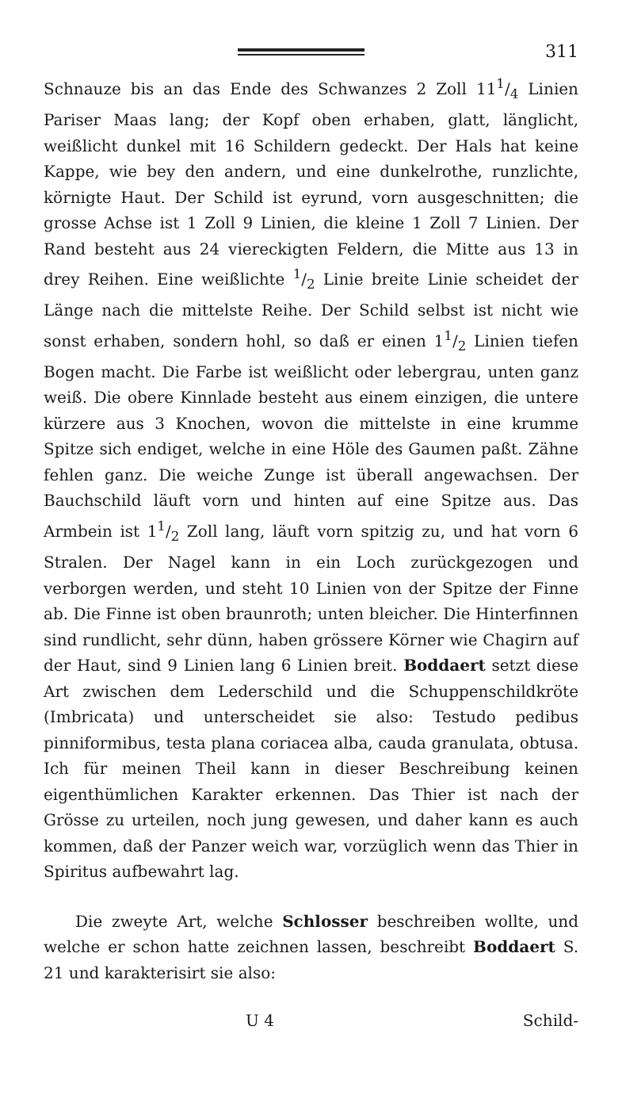311
Schnauze bis an das Ende des Schwanzes 2 Zoll 111/4 Linien Pariser Maas lang; der Kopf oben erhaben, glatt, länglicht, weißlicht dunkel mit 16 Schildern gedeckt. Der Hals hat keine Kappe, wie bey den andern, und eine dunkelrothe, runzlichte, körnigte Haut. Der Schild ist eyrund, vorn ausgeschnitten; die grosse Achse ist 1 Zoll 9 Linien, die kleine 1 Zoll 7 Linien. Der Rand besteht aus 24 viereckigten Feldern, die Mitte aus 13 in drey Reihen. Eine weißlichte 1/2 Linie breite Linie scheidet der Länge nach die mittelste Reihe. Der Schild selbst ist nicht wie sonst erhaben, sondern hohl, so daß er einen 11/2 Linien tiefen Bogen macht. Die Farbe ist weißlicht oder lebergrau, unten ganz weiß. Die obere Kinnlade besteht aus einem einzigen, die untere kürzere aus 3 Knochen, wovon die mittelste in eine krumme Spitze sich endiget, welche in eine Höle des Gaumen paßt. Zähne fehlen ganz. Die weiche Zunge ist überall angewachsen. Der Bauchschild läuft vorn und hinten auf eine Spitze aus. Das Armbein ist 11/2 Zoll lang, läuft vorn spitzig zu, und hat vorn 6 Stralen. Der Nagel kann in ein Loch zurückgezogen und verborgen werden, und steht 10 Linien von der Spitze der Finne ab. Die Finne ist oben braunroth; unten bleicher. Die Hinterfinnen sind rundlicht, sehr dünn, haben grössere Körner wie Chagirn auf der Haut, sind 9 Linien lang 6 Linien breit. Boddaert setzt diese Art zwischen dem Lederschild und die Schuppenschildkröte (Imbricata) und unterscheidet sie also: Testudo pedibus pinniformibus, testa plana coriacea alba, cauda granulata, obtusa. Ich für meinen Theil kann in dieser Beschreibung keinen eigenthümlichen Karakter erkennen. Das Thier ist nach der Grösse zu urteilen, noch jung gewesen, und daher kann es auch kommen, daß der Panzer weich war, vorzüglich wenn das Thier in Spiritus aufbewahrt lag.
Die zweyte Art, welche Schlosser beschreiben wollte, und welche er schon hatte zeichnen lassen, beschreibt Boddaert S. 21 und karakterisirt sie also:
U 4 Schild-